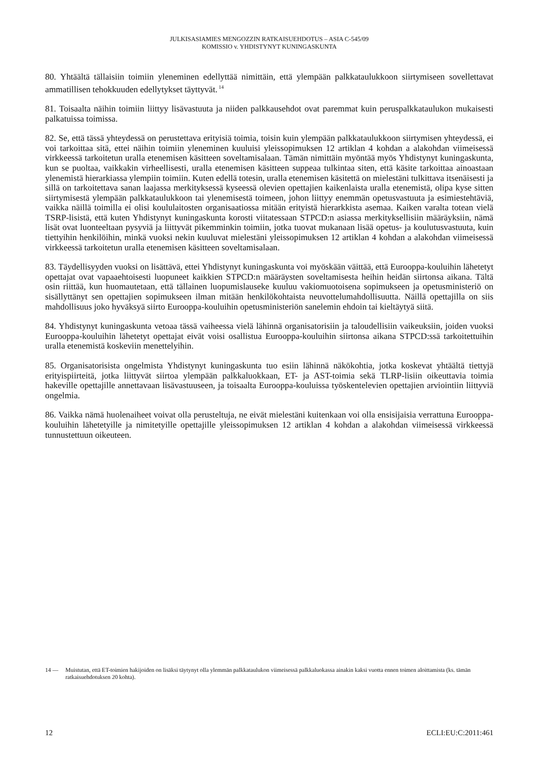JULKISASIAMIES MENGOZZIN RATKAISUEHDOTUS – ASIA C-545/09
KOMISSIO v. YHDISTYNYT KUNINGASKUNTA
80. Yhtäältä tällaisiin toimiin yleneminen edellyttää nimittäin, että ylempään palkkataulukkoon siirtymiseen sovellettavat ammatillisen tehokkuuden edellytykset täyttyvät.<sup>14</sup>
81. Toisaalta näihin toimiin liittyy lisävastuuta ja niiden palkkausehdot ovat paremmat kuin peruspalkkataulukon mukaisesti palkatuissa toimissa.
82. Se, että tässä yhteydessä on perustettava erityisiä toimia, toisin kuin ylempään palkkataulukkoon siirtymisen yhteydessä, ei voi tarkoittaa sitä, ettei näihin toimiin yleneminen kuuluisi yleissopimuksen 12 artiklan 4 kohdan a alakohdan viimeisessä virkkeessä tarkoitetun uralla etenemisen käsitteen soveltamisalaan. Tämän nimittäin myöntää myös Yhdistynyt kuningaskunta, kun se puoltaa, vaikkakin virheellisesti, uralla etenemisen käsitteen suppeaa tulkintaa siten, että käsite tarkoittaa ainoastaan ylenemistä hierarkiassa ylempiin toimiin. Kuten edellä totesin, uralla etenemisen käsitettä on mielestäni tulkittava itsenäisesti ja sillä on tarkoitettava sanan laajassa merkityksessä kyseessä olevien opettajien kaikenlaista uralla etenemistä, olipa kyse sitten siirtymisestä ylempään palkkataulukkoon tai ylenemisestä toimeen, johon liittyy enemmän opetusvastuuta ja esimiestehtäviä, vaikka näillä toimilla ei olisi koululaitosten organisaatiossa mitään erityistä hierarkkista asemaa. Kaiken varalta totean vielä TSRP-lisistä, että kuten Yhdistynyt kuningaskunta korosti viitatessaan STPCD:n asiassa merkityksellisiin määräyksiin, nämä lisät ovat luonteeltaan pysyviä ja liittyvät pikemminkin toimiin, jotka tuovat mukanaan lisää opetus- ja koulutusvastuuta, kuin tiettyihin henkilöihin, minkä vuoksi nekin kuuluvat mielestäni yleissopimuksen 12 artiklan 4 kohdan a alakohdan viimeisessä virkkeessä tarkoitetun uralla etenemisen käsitteen soveltamisalaan.
83. Täydellisyyden vuoksi on lisättävä, ettei Yhdistynyt kuningaskunta voi myöskään väittää, että Eurooppa-kouluihin lähetetyt opettajat ovat vapaaehtoisesti luopuneet kaikkien STPCD:n määräysten soveltamisesta heihin heidän siirtonsa aikana. Tältä osin riittää, kun huomautetaan, että tällainen luopumislauseke kuuluu vakiomuotoisena sopimukseen ja opetusministeriö on sisällyttänyt sen opettajien sopimukseen ilman mitään henkilökohtaista neuvottelumahdollisuutta. Näillä opettajilla on siis mahdollisuus joko hyväksyä siirto Eurooppa-kouluihin opetusministeriön sanelemin ehdoin tai kieltäytyä siitä.
84. Yhdistynyt kuningaskunta vetoaa tässä vaiheessa vielä lähinnä organisatorisiin ja taloudellisiin vaikeuksiin, joiden vuoksi Eurooppa-kouluihin lähetetyt opettajat eivät voisi osallistua Eurooppa-kouluihin siirtonsa aikana STPCD:ssä tarkoitettuihin uralla etenemistä koskeviin menettelyihin.
85. Organisatorisista ongelmista Yhdistynyt kuningaskunta tuo esiin lähinnä näkökohtia, jotka koskevat yhtäältä tiettyjä erityispiirteitä, jotka liittyvät siirtoa ylempään palkkaluokkaan, ET- ja AST-toimia sekä TLRP-lisiin oikeuttavia toimia hakeville opettajille annettavaan lisävastuuseen, ja toisaalta Eurooppa-kouluissa työskentelevien opettajien arviointiin liittyviä ongelmia.
86. Vaikka nämä huolenaiheet voivat olla perusteltuja, ne eivät mielestäni kuitenkaan voi olla ensisijaisia verrattuna Eurooppa-kouluihin lähetetyille ja nimitetyille opettajille yleissopimuksen 12 artiklan 4 kohdan a alakohdan viimeisessä virkkeessä tunnustettuun oikeuteen.
14 — Muistutan, että ET-toimien hakijoiden on lisäksi täytynyt olla ylemmän palkkataulukon viimeisessä palkkaluokassa ainakin kaksi vuotta ennen toimen aloittamista (ks. tämän ratkaisuehdotuksen 20 kohta).
12 ECLI:EU:C:2011:461